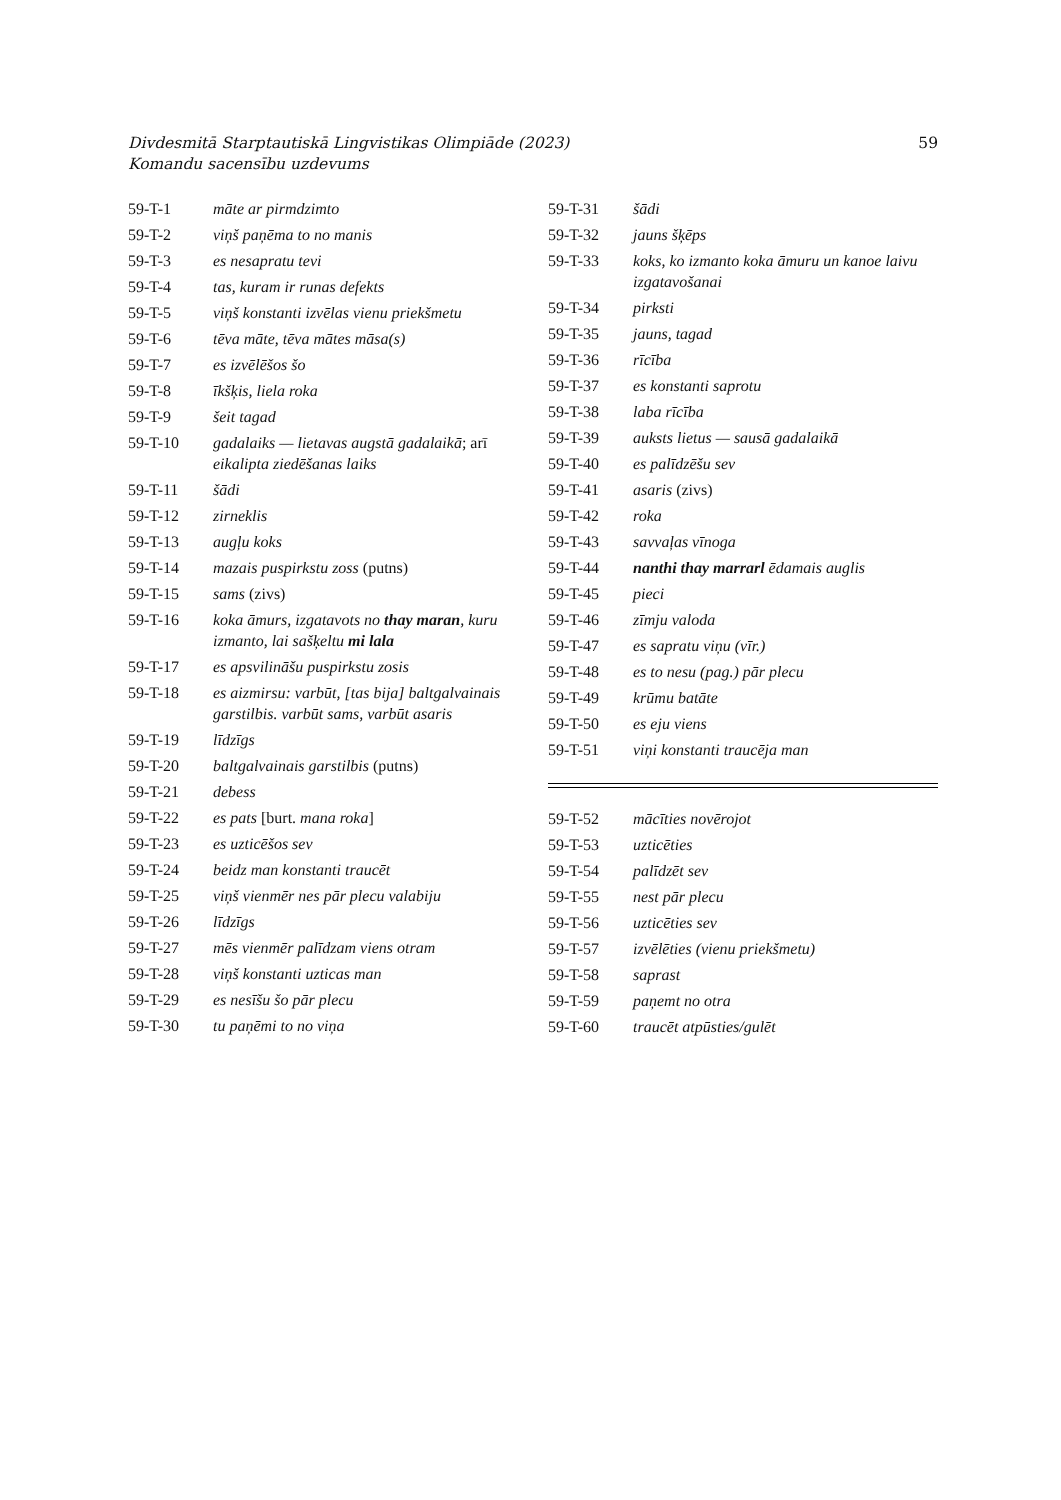59 Divdesmitā Starptautiskā Lingvistikas Olimpiāde (2023)
Komandu sacensību uzdevums
| 59-T-1 | māte ar pirmdzimto |
| 59-T-2 | viņš paņēma to no manis |
| 59-T-3 | es nesapratu tevi |
| 59-T-4 | tas, kuram ir runas defekts |
| 59-T-5 | viņš konstanti izvēlas vienu priekšmetu |
| 59-T-6 | tēva māte, tēva mātes māsa(s) |
| 59-T-7 | es izvēlēšos šo |
| 59-T-8 | īkšķis, liela roka |
| 59-T-9 | šeit tagad |
| 59-T-10 | gadalaiks — lietavas augstā gadalaikā ; arī eikalipta ziedēšanas laiks |
| 59-T-11 | šādi |
| 59-T-12 | zirneklis |
| 59-T-13 | augļu koks |
| 59-T-14 | mazais puspirkstu zoss (putns) |
| 59-T-15 | sams (zivs) |
| 59-T-16 | koka āmurs, izgatavots no thay maran , kuru izmanto, lai sašķeltu mi lala |
| 59-T-17 | es apsvilināšu puspirkstu zosis |
| 59-T-18 | es aizmirsu: varbūt, [tas bija] baltgalvainais garstilbis. varbūt sams, varbūt asaris |
| 59-T-19 | līdzīgs |
| 59-T-20 | baltgalvainais garstilbis (putns) |
| 59-T-21 | debess |
| 59-T-22 | es pats [burt. mana roka ] |
| 59-T-23 | es uzticēšos sev |
| 59-T-24 | beidz man konstanti traucēt |
| 59-T-25 | viņš vienmēr nes pār plecu valabiju |
| 59-T-26 | līdzīgs |
| 59-T-27 | mēs vienmēr palīdzam viens otram |
| 59-T-28 | viņš konstanti uzticas man |
| 59-T-29 | es nesīšu šo pār plecu |
| 59-T-30 | tu paņēmi to no viņa |
| 59-T-31 | šādi |
| 59-T-32 | jauns šķēps |
| 59-T-33 | koks, ko izmanto koka āmuru un kanoe laivu izgatavošanai |
| 59-T-34 | pirksti |
| 59-T-35 | jauns, tagad |
| 59-T-36 | rīcība |
| 59-T-37 | es konstanti saprotu |
| 59-T-38 | laba rīcība |
| 59-T-39 | auksts lietus — sausā gadalaikā |
| 59-T-40 | es palīdzēšu sev |
| 59-T-41 | asaris (zivs) |
| 59-T-42 | roka |
| 59-T-43 | savvaļas vīnoga |
| 59-T-44 | nanthi thay marrarl ēdamais auglis |
| 59-T-45 | pieci |
| 59-T-46 | zīmju valoda |
| 59-T-47 | es sapratu viņu (vīr.) |
| 59-T-48 | es to nesu (pag.) pār plecu |
| 59-T-49 | krūmu batāte |
| 59-T-50 | es eju viens |
| 59-T-51 | viņi konstanti traucēja man |
| 59-T-52 | mācīties novērojot |
| 59-T-53 | uzticēties |
| 59-T-54 | palīdzēt sev |
| 59-T-55 | nest pār plecu |
| 59-T-56 | uzticēties sev |
| 59-T-57 | izvēlēties (vienu priekšmetu) |
| 59-T-58 | saprast |
| 59-T-59 | paņemt no otra |
| 59-T-60 | traucēt atpūsties/gulēt |